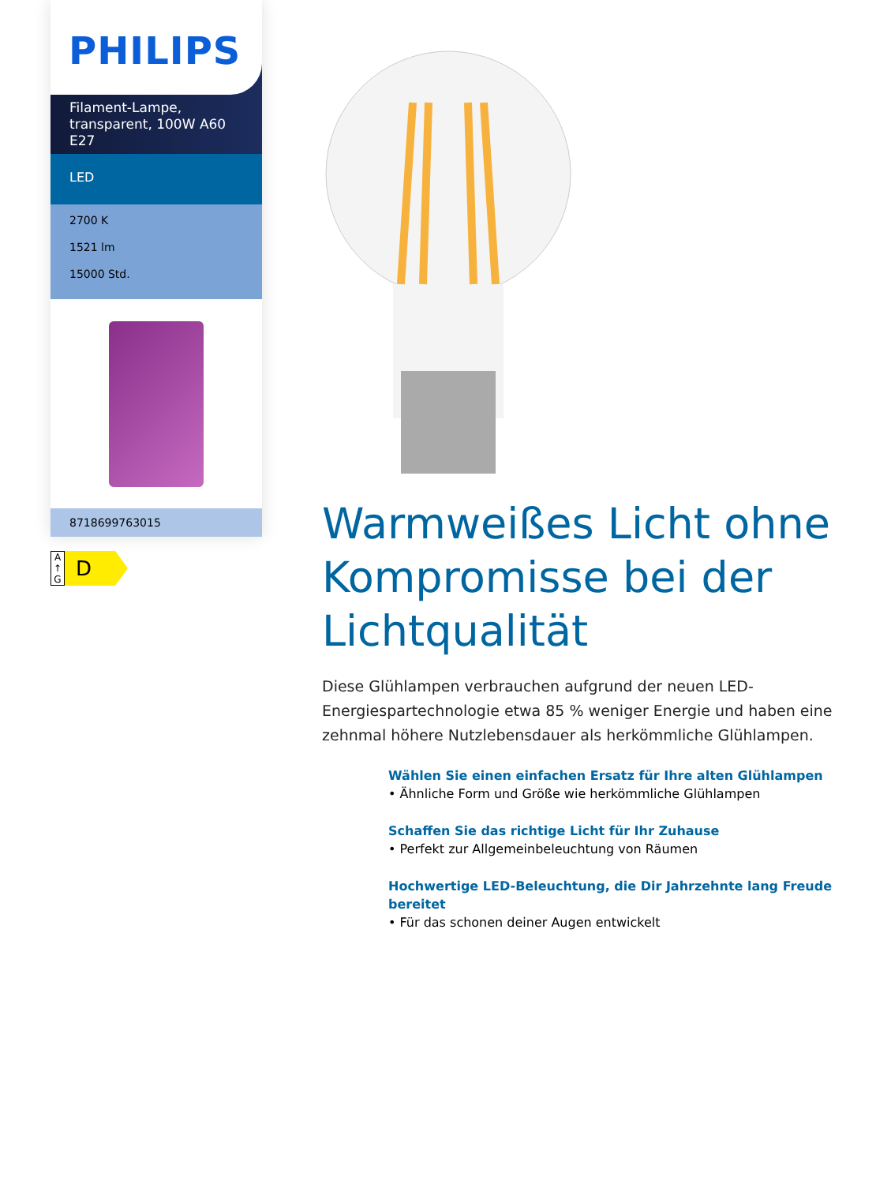PHILIPS
Filament-Lampe, transparent, 100W A60 E27
LED
2700 K
1521 lm
15000 Std.
8718699763015
A
↑
G
D
Warmweißes Licht ohne Kompromisse bei der Lichtqualität
Diese Glühlampen verbrauchen aufgrund der neuen LED-Energiespartechnologie etwa 85 % weniger Energie und haben eine zehnmal höhere Nutzlebensdauer als herkömmliche Glühlampen.
Wählen Sie einen einfachen Ersatz für Ihre alten Glühlampen
• Ähnliche Form und Größe wie herkömmliche Glühlampen
Schaffen Sie das richtige Licht für Ihr Zuhause
• Perfekt zur Allgemeinbeleuchtung von Räumen
Hochwertige LED-Beleuchtung, die Dir Jahrzehnte lang Freude bereitet
• Für das schonen deiner Augen entwickelt